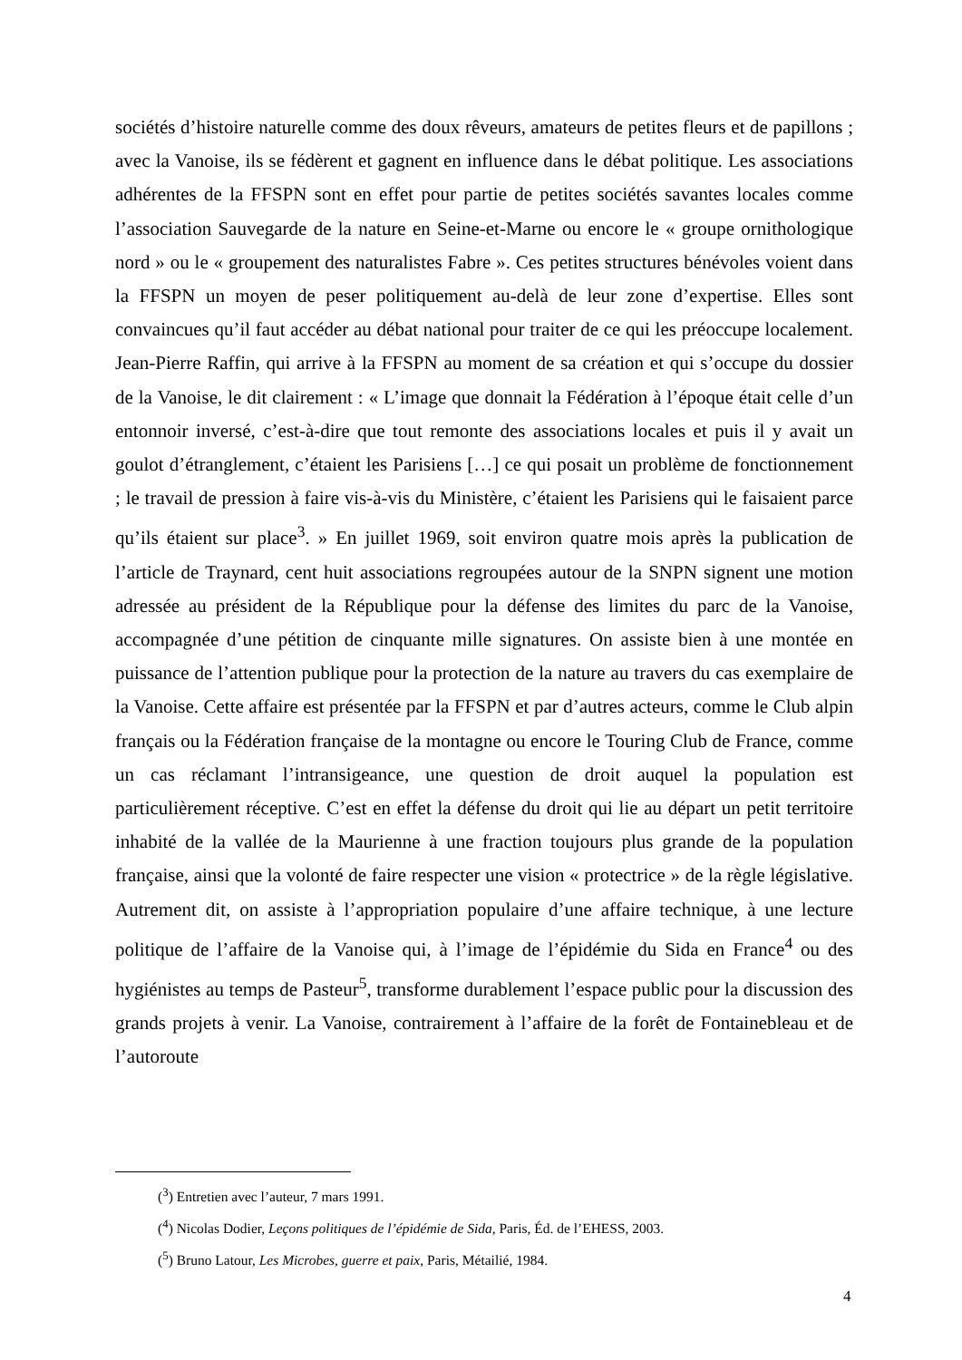sociétés d’histoire naturelle comme des doux rêveurs, amateurs de petites fleurs et de papillons ; avec la Vanoise, ils se fédèrent et gagnent en influence dans le débat politique. Les associations adhérentes de la FFSPN sont en effet pour partie de petites sociétés savantes locales comme l’association Sauvegarde de la nature en Seine-et-Marne ou encore le « groupe ornithologique nord » ou le « groupement des naturalistes Fabre ». Ces petites structures bénévoles voient dans la FFSPN un moyen de peser politiquement au-delà de leur zone d’expertise. Elles sont convaincues qu’il faut accéder au débat national pour traiter de ce qui les préoccupe localement. Jean-Pierre Raffin, qui arrive à la FFSPN au moment de sa création et qui s’occupe du dossier de la Vanoise, le dit clairement : « L’image que donnait la Fédération à l’époque était celle d’un entonnoir inversé, c’est-à-dire que tout remonte des associations locales et puis il y avait un goulot d’étranglement, c’étaient les Parisiens […] ce qui posait un problème de fonctionnement ; le travail de pression à faire vis-à-vis du Ministère, c’étaient les Parisiens qui le faisaient parce qu’ils étaient sur place<sup>3</sup>. » En juillet 1969, soit environ quatre mois après la publication de l’article de Traynard, cent huit associations regroupées autour de la SNPN signent une motion adressée au président de la République pour la défense des limites du parc de la Vanoise, accompagnée d’une pétition de cinquante mille signatures. On assiste bien à une montée en puissance de l’attention publique pour la protection de la nature au travers du cas exemplaire de la Vanoise. Cette affaire est présentée par la FFSPN et par d’autres acteurs, comme le Club alpin français ou la Fédération française de la montagne ou encore le Touring Club de France, comme un cas réclamant l’intransigeance, une question de droit auquel la population est particulièrement réceptive. C’est en effet la défense du droit qui lie au départ un petit territoire inhabité de la vallée de la Maurienne à une fraction toujours plus grande de la population française, ainsi que la volonté de faire respecter une vision « protectrice » de la règle législative. Autrement dit, on assiste à l’appropriation populaire d’une affaire technique, à une lecture politique de l’affaire de la Vanoise qui, à l’image de l’épidémie du Sida en France<sup>4</sup> ou des hygiénistes au temps de Pasteur<sup>5</sup>, transforme durablement l’espace public pour la discussion des grands projets à venir. La Vanoise, contrairement à l’affaire de la forêt de Fontainebleau et de l’autoroute
(<sup>3</sup>) Entretien avec l’auteur, 7 mars 1991.
(<sup>4</sup>) Nicolas Dodier, Leçons politiques de l’épidémie de Sida, Paris, Éd. de l’EHESS, 2003.
(<sup>5</sup>) Bruno Latour, Les Microbes, guerre et paix, Paris, Métailié, 1984.
4